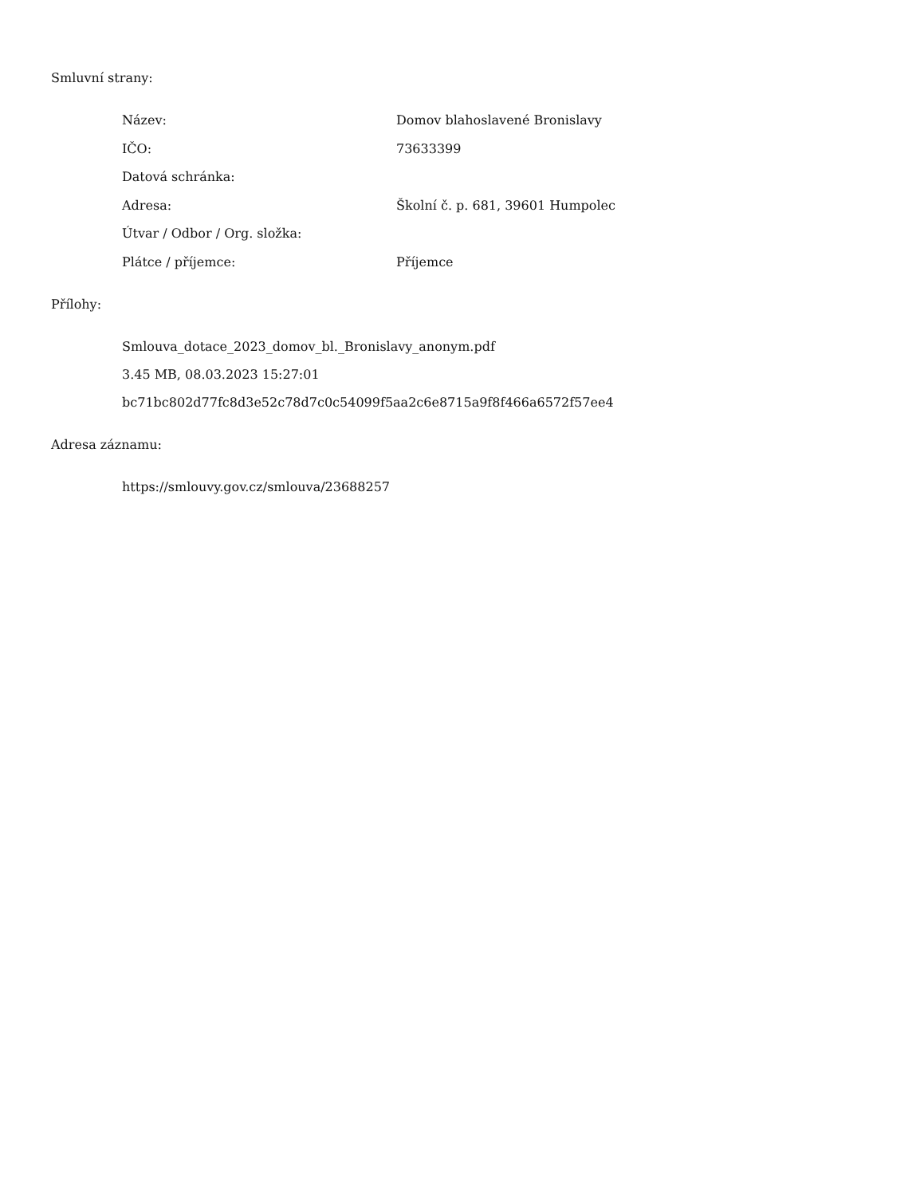Smluvní strany:
| Název: | Domov blahoslavené Bronislavy |
| IČO: | 73633399 |
| Datová schránka: | |
| Adresa: | Školní č. p. 681, 39601 Humpolec |
| Útvar / Odbor / Org. složka: | |
| Plátce / příjemce: | Příjemce |
Přílohy:
Smlouva_dotace_2023_domov_bl._Bronislavy_anonym.pdf
3.45 MB, 08.03.2023 15:27:01
bc71bc802d77fc8d3e52c78d7c0c54099f5aa2c6e8715a9f8f466a6572f57ee4
Adresa záznamu:
https://smlouvy.gov.cz/smlouva/23688257